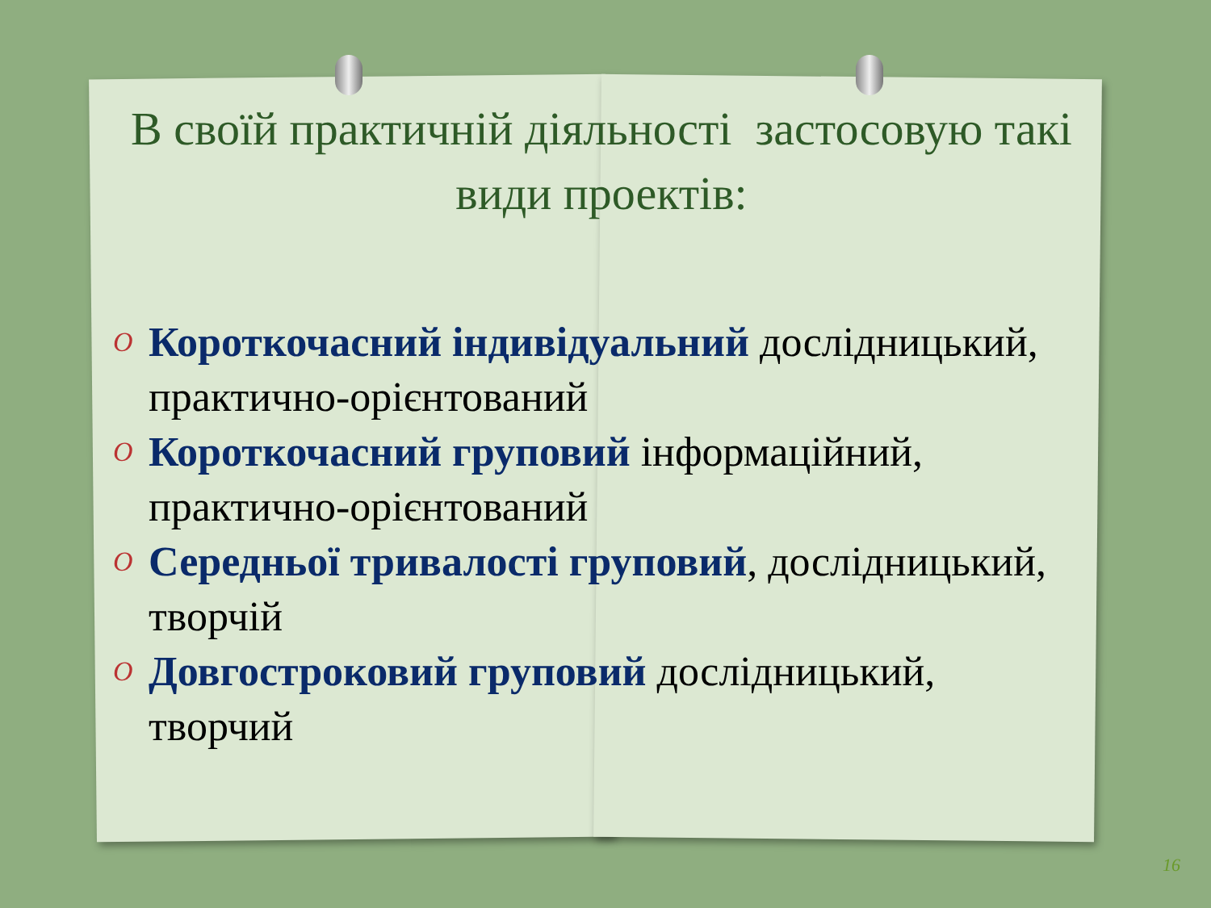В своїй практичній діяльності застосовую такі види проектів:
O Короткочасний індивідуальний дослідницький, практично-орієнтований
O Короткочасний груповий інформаційний, практично-орієнтований
O Середньої тривалості груповий, дослідницький, творчій
O Довгостроковий груповий дослідницький, творчий
16